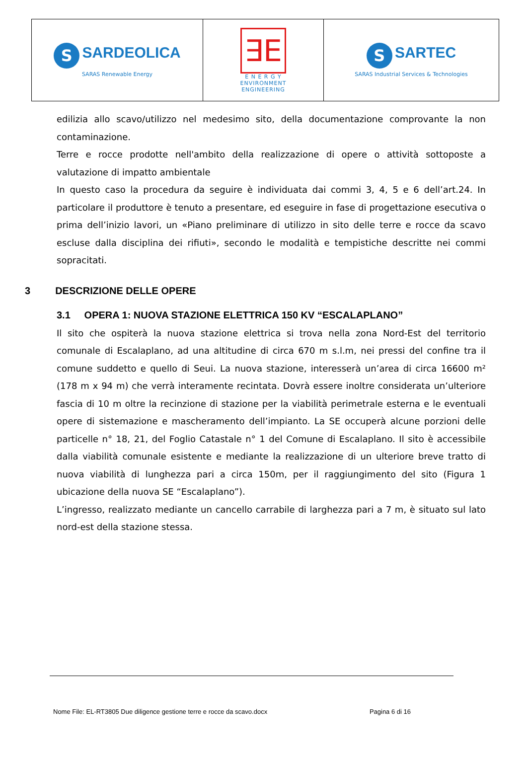| S SARDEOLICA SARAS Renewable Energy | ∃E E N E R G Y ENVIRONMENT ENGINEERING | S SARTEC SARAS Industrial Services & Technologies |
edilizia allo scavo/utilizzo nel medesimo sito, della documentazione comprovante la non contaminazione.
Terre e rocce prodotte nell'ambito della realizzazione di opere o attività sottoposte a valutazione di impatto ambientale
In questo caso la procedura da seguire è individuata dai commi 3, 4, 5 e 6 dell’art.24. In particolare il produttore è tenuto a presentare, ed eseguire in fase di progettazione esecutiva o prima dell’inizio lavori, un «Piano preliminare di utilizzo in sito delle terre e rocce da scavo escluse dalla disciplina dei rifiuti», secondo le modalità e tempistiche descritte nei commi sopracitati.
3 DESCRIZIONE DELLE OPERE
3.1 OPERA 1: NUOVA STAZIONE ELETTRICA 150 KV “ESCALAPLANO”
Il sito che ospiterà la nuova stazione elettrica si trova nella zona Nord-Est del territorio comunale di Escalaplano, ad una altitudine di circa 670 m s.l.m, nei pressi del confine tra il comune suddetto e quello di Seui. La nuova stazione, interesserà un’area di circa 16600 m² (178 m x 94 m) che verrà interamente recintata. Dovrà essere inoltre considerata un’ulteriore fascia di 10 m oltre la recinzione di stazione per la viabilità perimetrale esterna e le eventuali opere di sistemazione e mascheramento dell’impianto. La SE occuperà alcune porzioni delle particelle n° 18, 21, del Foglio Catastale n° 1 del Comune di Escalaplano. Il sito è accessibile dalla viabilità comunale esistente e mediante la realizzazione di un ulteriore breve tratto di nuova viabilità di lunghezza pari a circa 150m, per il raggiungimento del sito (Figura 1 ubicazione della nuova SE “Escalaplano”).
L’ingresso, realizzato mediante un cancello carrabile di larghezza pari a 7 m, è situato sul lato nord-est della stazione stessa.
Nome File: EL-RT3805 Due diligence gestione terre e rocce da scavo.docx Pagina 6 di 16